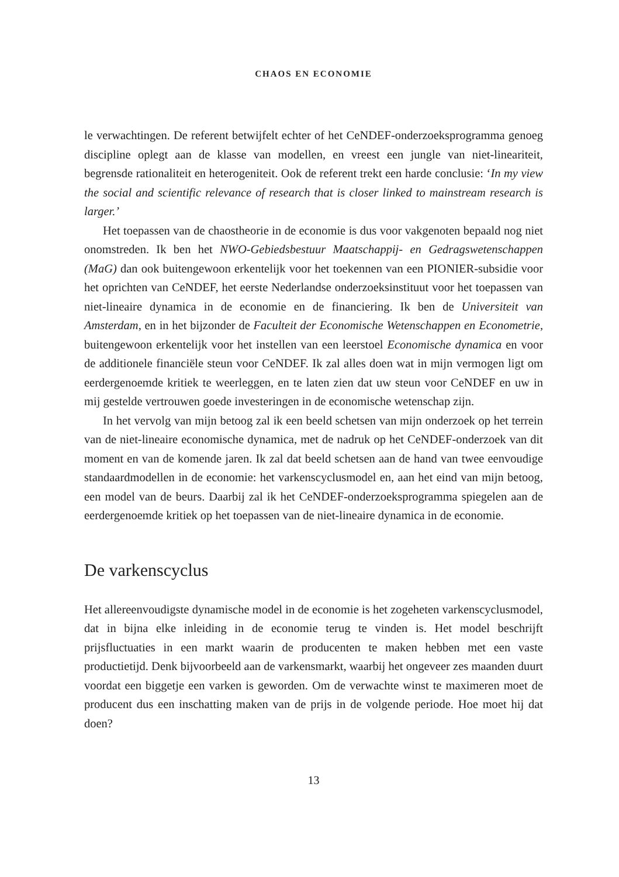CHAOS EN ECONOMIE
le verwachtingen. De referent betwijfelt echter of het CeNDEF-onderzoekspro­gramma genoeg discipline oplegt aan de klasse van modellen, en vreest een jungle van niet-lineariteit, begrensde rationaliteit en heterogeniteit. Ook de referent trekt een harde conclusie: ‘In my view the social and scientific relevance of research that is closer linked to mainstream research is larger.’
Het toepassen van de chaostheorie in de economie is dus voor vakgenoten be­paald nog niet onomstreden. Ik ben het NWO-Gebiedsbestuur Maatschappij- en Ge­dragswetenschappen (MaG) dan ook buitengewoon erkentelijk voor het toekennen van een PIONIER-subsidie voor het oprichten van CeNDEF, het eerste Nederland­se onderzoeksinstituut voor het toepassen van niet-lineaire dynamica in de econo­mie en de financiering. Ik ben de Universiteit van Amsterdam, en in het bijzonder de Faculteit der Economische Wetenschappen en Econometrie, buitengewoon erkentelijk voor het instellen van een leerstoel Economische dynamica en voor de additionele financiële steun voor CeNDEF. Ik zal alles doen wat in mijn vermogen ligt om eer­dergenoemde kritiek te weerleggen, en te laten zien dat uw steun voor CeNDEF en uw in mij gestelde vertrouwen goede investeringen in de economische wetenschap zijn.
In het vervolg van mijn betoog zal ik een beeld schetsen van mijn onderzoek op het terrein van de niet-lineaire economische dynamica, met de nadruk op het CeNDEF-onderzoek van dit moment en van de komende jaren. Ik zal dat beeld schetsen aan de hand van twee eenvoudige standaardmodellen in de economie: het varkenscyclusmodel en, aan het eind van mijn betoog, een model van de beurs. Daarbij zal ik het CeNDEF-onderzoeksprogramma spiegelen aan de eerderge­noemde kritiek op het toepassen van de niet-lineaire dynamica in de economie.
De varkenscyclus
Het allereenvoudigste dynamische model in de economie is het zogeheten varkens­cyclusmodel, dat in bijna elke inleiding in de economie terug te vinden is. Het mo­del beschrijft prijsfluctuaties in een markt waarin de producenten te maken hebben met een vaste productietijd. Denk bijvoorbeeld aan de varkensmarkt, waarbij het ongeveer zes maanden duurt voordat een biggetje een varken is geworden. Om de verwachte winst te maximeren moet de producent dus een inschatting maken van de prijs in de volgende periode. Hoe moet hij dat doen?
13